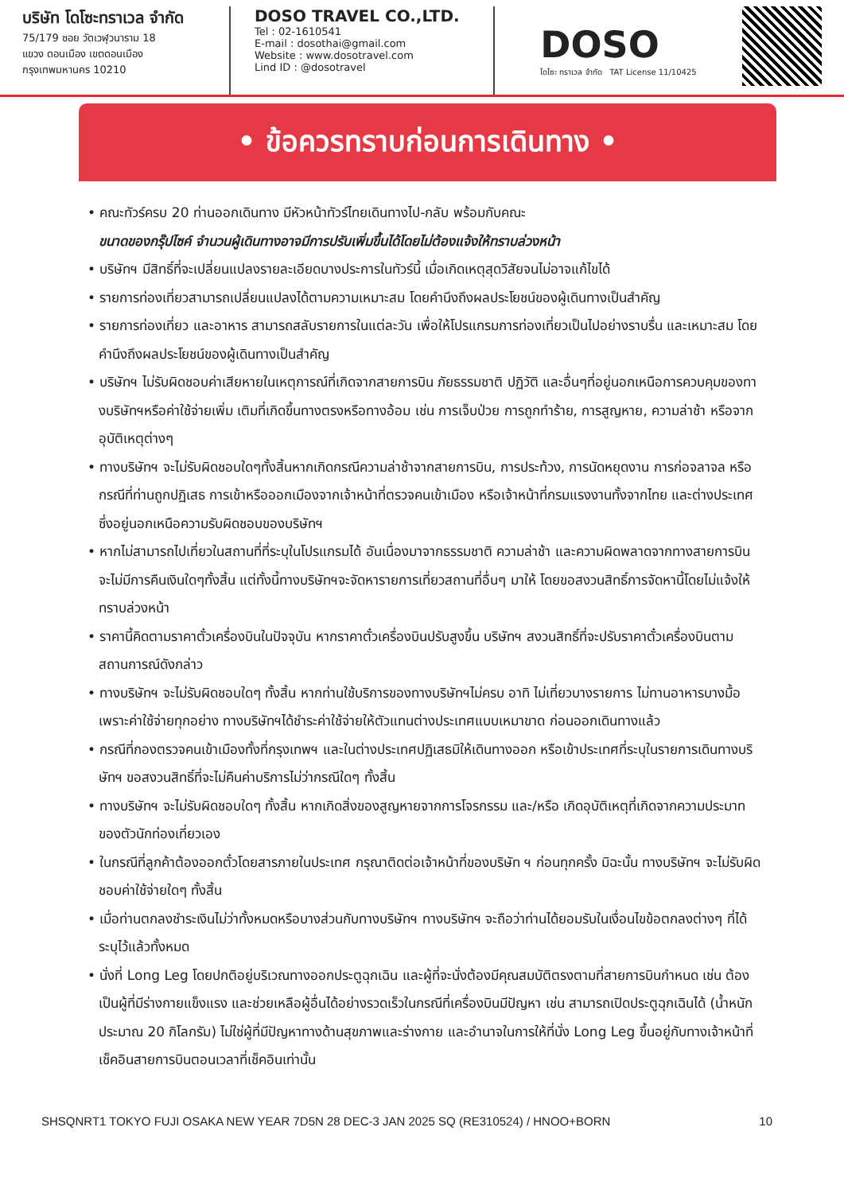บริษัท โดโซะทราเวล จำกัด
75/179 ซอย วัดเวฬุวนาราม 18
แขวง ดอนเมือง เขตดอนเมือง
กรุงเทพมหานคร 10210
DOSO TRAVEL CO.,LTD.
Tel : 02-1610541
E-mail : dosothai@gmail.com
Website : www.dosotravel.com
Lind ID : @dosotravel
DOSO
โดโซะ ทราเวล จำกัด TAT License 11/10425
• ข้อควรทราบก่อนการเดินทาง •
• คณะทัวร์ครบ 20 ท่านออกเดินทาง มีหัวหน้าทัวร์ไทยเดินทางไป-กลับ พร้อมกับคณะ
ขนาดของกรุ๊ปไซค์ จำนวนผู้เดินทางอาจมีการปรับเพิ่มขึ้นได้โดยไม่ต้องแจ้งให้ทราบล่วงหน้า
• บริษัทฯ มีสิทธิ์ที่จะเปลี่ยนแปลงรายละเอียดบางประการในทัวร์นี้ เมื่อเกิดเหตุสุดวิสัยจนไม่อาจแก้ไขได้
• รายการท่องเที่ยวสามารถเปลี่ยนแปลงได้ตามความเหมาะสม โดยคำนึงถึงผลประโยชน์ของผู้เดินทางเป็นสำคัญ
• รายการท่องเที่ยว และอาหาร สามารถสลับรายการในแต่ละวัน เพื่อให้โปรแกรมการท่องเที่ยวเป็นไปอย่างราบรื่น และเหมาะสม โดยคำนึงถึงผลประโยชน์ของผู้เดินทางเป็นสำคัญ
• บริษัทฯ ไม่รับผิดชอบค่าเสียหายในเหตุการณ์ที่เกิดจากสายการบิน ภัยธรรมชาติ ปฏิวัติ และอื่นๆที่อยู่นอกเหนือการควบคุมของทางบริษัทฯหรือค่าใช้จ่ายเพิ่ม เติมที่เกิดขึ้นทางตรงหรือทางอ้อม เช่น การเจ็บป่วย การถูกทำร้าย, การสูญหาย, ความล่าช้า หรือจากอุบัติเหตุต่างๆ
• ทางบริษัทฯ จะไม่รับผิดชอบใดๆทั้งสิ้นหากเกิดกรณีความล่าช้าจากสายการบิน, การประท้วง, การนัดหยุดงาน การก่อจลาจล หรือกรณีที่ท่านถูกปฏิเสธ การเข้าหรือออกเมืองจากเจ้าหน้าที่ตรวจคนเข้าเมือง หรือเจ้าหน้าที่กรมแรงงานทั้งจากไทย และต่างประเทศซึ่งอยู่นอกเหนือความรับผิดชอบของบริษัทฯ
• หากไม่สามารถไปเที่ยวในสถานที่ที่ระบุในโปรแกรมได้ อันเนื่องมาจากธรรมชาติ ความล่าช้า และความผิดพลาดจากทางสายการบิน จะไม่มีการคืนเงินใดๆทั้งสิ้น แต่ทั้งนี้ทางบริษัทฯจะจัดหารายการเที่ยวสถานที่อื่นๆ มาให้ โดยขอสงวนสิทธิ์การจัดหานี้โดยไม่แจ้งให้ทราบล่วงหน้า
• ราคานี้คิดตามราคาตั๋วเครื่องบินในปัจจุบัน หากราคาตั๋วเครื่องบินปรับสูงขึ้น บริษัทฯ สงวนสิทธิ์ที่จะปรับราคาตั๋วเครื่องบินตามสถานการณ์ดังกล่าว
• ทางบริษัทฯ จะไม่รับผิดชอบใดๆ ทั้งสิ้น หากท่านใช้บริการของทางบริษัทฯไม่ครบ อาทิ ไม่เที่ยวบางรายการ ไม่ทานอาหารบางมื้อ เพราะค่าใช้จ่ายทุกอย่าง ทางบริษัทฯได้ชำระค่าใช้จ่ายให้ตัวแทนต่างประเทศแบบเหมาขาด ก่อนออกเดินทางแล้ว
• กรณีที่กองตรวจคนเข้าเมืองทั้งที่กรุงเทพฯ และในต่างประเทศปฏิเสธมิให้เดินทางออก หรือเข้าประเทศที่ระบุในรายการเดินทางบริษัทฯ ขอสงวนสิทธิ์ที่จะไม่คืนค่าบริการไม่ว่ากรณีใดๆ ทั้งสิ้น
• ทางบริษัทฯ จะไม่รับผิดชอบใดๆ ทั้งสิ้น หากเกิดสิ่งของสูญหายจากการโจรกรรม และ/หรือ เกิดอุบัติเหตุที่เกิดจากความประมาทของตัวนักท่องเที่ยวเอง
• ในกรณีที่ลูกค้าต้องออกตั๋วโดยสารภายในประเทศ กรุณาติดต่อเจ้าหน้าที่ของบริษัท ฯ ก่อนทุกครั้ง มิฉะนั้น ทางบริษัทฯ จะไม่รับผิดชอบค่าใช้จ่ายใดๆ ทั้งสิ้น
• เมื่อท่านตกลงชำระเงินไม่ว่าทั้งหมดหรือบางส่วนกับทางบริษัทฯ ทางบริษัทฯ จะถือว่าท่านได้ยอมรับในเงื่อนไขข้อตกลงต่างๆ ที่ได้ระบุไว้แล้วทั้งหมด
• นั่งที่ Long Leg โดยปกติอยู่บริเวณทางออกประตูฉุกเฉิน และผู้ที่จะนั่งต้องมีคุณสมบัติตรงตามที่สายการบินกำหนด เช่น ต้องเป็นผู้ที่มีร่างกายแข็งแรง และช่วยเหลือผู้อื่นได้อย่างรวดเร็วในกรณีที่เครื่องบินมีปัญหา เช่น สามารถเปิดประตูฉุกเฉินได้ (น้ำหนักประมาณ 20 กิโลกรัม) ไม่ใช่ผู้ที่มีปัญหาทางด้านสุขภาพและร่างกาย และอำนาจในการให้ที่นั่ง Long Leg ขึ้นอยู่กับทางเจ้าหน้าที่เช็คอินสายการบินตอนเวลาที่เช็คอินเท่านั้น
SHSQNRT1 TOKYO FUJI OSAKA NEW YEAR 7D5N 28 DEC-3 JAN 2025 SQ (RE310524) / HNOO+BORN 10